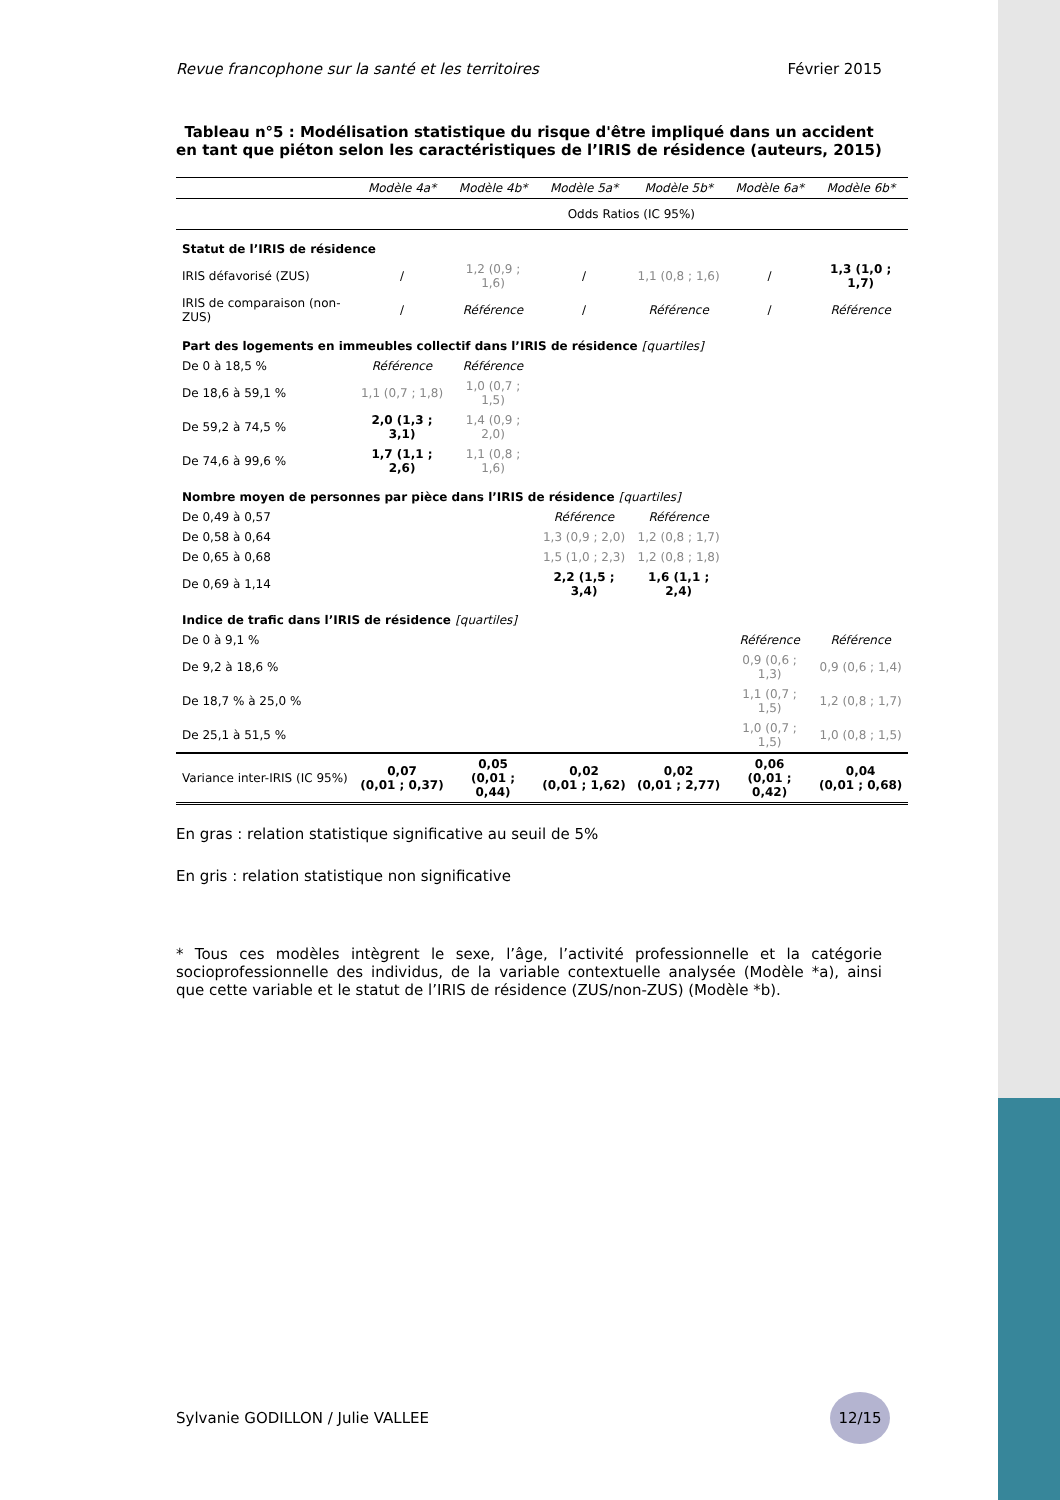Revue francophone sur la santé et les territoires Février 2015
Tableau n°5 : Modélisation statistique du risque d'être impliqué dans un accident en tant que piéton selon les caractéristiques de l’IRIS de résidence (auteurs, 2015)
| | Modèle 4a* | Modèle 4b* | Modèle 5a* | Modèle 5b* | Modèle 6a* | Modèle 6b* |
| --- | --- | --- | --- | --- | --- | --- |
| | Odds Ratios (IC 95%) | | | | | |
| Statut de l’IRIS de résidence | | | | | | |
| IRIS défavorisé (ZUS) | / | 1,2 (0,9 ; 1,6) | / | 1,1 (0,8 ; 1,6) | / | 1,3 (1,0 ; 1,7) |
| IRIS de comparaison (non-ZUS) | / | Référence | / | Référence | / | Référence |
| Part des logements en immeubles collectif dans l’IRIS de résidence [quartiles] | | | | | | |
| De 0 à 18,5 % | Référence | Référence | | | | |
| De 18,6 à 59,1 % | 1,1 (0,7 ; 1,8) | 1,0 (0,7 ; 1,5) | | | | |
| De 59,2 à 74,5 % | 2,0 (1,3 ; 3,1) | 1,4 (0,9 ; 2,0) | | | | |
| De 74,6 à 99,6 % | 1,7 (1,1 ; 2,6) | 1,1 (0,8 ; 1,6) | | | | |
| Nombre moyen de personnes par pièce dans l’IRIS de résidence [quartiles] | | | | | | |
| De 0,49 à 0,57 | | | Référence | Référence | | |
| De 0,58 à 0,64 | | | 1,3 (0,9 ; 2,0) | 1,2 (0,8 ; 1,7) | | |
| De 0,65 à 0,68 | | | 1,5 (1,0 ; 2,3) | 1,2 (0,8 ; 1,8) | | |
| De 0,69 à 1,14 | | | 2,2 (1,5 ; 3,4) | 1,6 (1,1 ; 2,4) | | |
| Indice de trafic dans l’IRIS de résidence [quartiles] | | | | | | |
| De 0 à 9,1 % | | | | | Référence | Référence |
| De 9,2 à 18,6 % | | | | | 0,9 (0,6 ; 1,3) | 0,9 (0,6 ; 1,4) |
| De 18,7 % à 25,0 % | | | | | 1,1 (0,7 ; 1,5) | 1,2 (0,8 ; 1,7) |
| De 25,1 à 51,5 % | | | | | 1,0 (0,7 ; 1,5) | 1,0 (0,8 ; 1,5) |
| Variance inter-IRIS (IC 95%) | 0,07 (0,01 ; 0,37) | 0,05 (0,01 ; 0,44) | 0,02 (0,01 ; 1,62) | 0,02 (0,01 ; 2,77) | 0,06 (0,01 ; 0,42) | 0,04 (0,01 ; 0,68) |
En gras : relation statistique significative au seuil de 5%
En gris : relation statistique non significative
* Tous ces modèles intègrent le sexe, l’âge, l’activité professionnelle et la catégorie socioprofessionnelle des individus, de la variable contextuelle analysée (Modèle *a), ainsi que cette variable et le statut de l’IRIS de résidence (ZUS/non-ZUS) (Modèle *b).
Sylvanie GODILLON / Julie VALLEE 12/15